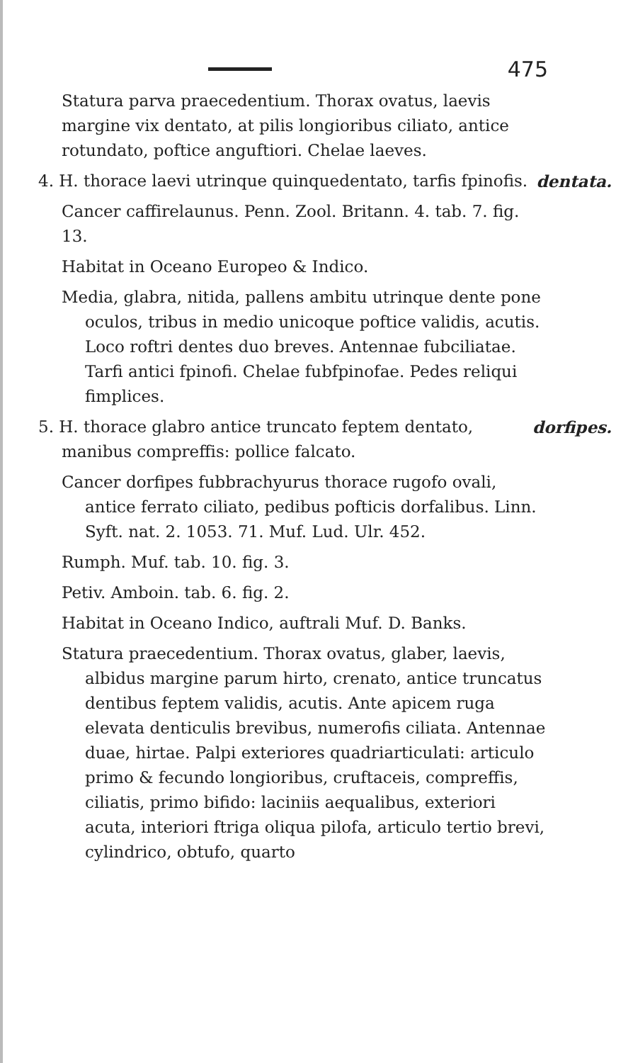475
Statura parva praecedentium. Thorax ovatus, laevis margine vix dentato, at pilis longioribus ciliato, antice rotundato, poftice anguftiori. Chelae laeves.
dentata. 4. H. thorace laevi utrinque quinquedentato, tarfis fpinofis.
Cancer caffirelaunus. Penn. Zool. Britann. 4. tab. 7. fig. 13.
Habitat in Oceano Europeo & Indico.
Media, glabra, nitida, pallens ambitu utrinque dente pone oculos, tribus in medio unicoque poftice validis, acutis. Loco roftri dentes duo breves. Antennae fubciliatae. Tarfi antici fpinofi. Chelae fubfpinofae. Pedes reliqui fimplices.
dorfipes. 5. H. thorace glabro antice truncato feptem dentato, manibus compreffis: pollice falcato.
Cancer dorfipes fubbrachyurus thorace rugofo ovali, antice ferrato ciliato, pedibus pofticis dorfalibus. Linn. Syft. nat. 2. 1053. 71. Muf. Lud. Ulr. 452.
Rumph. Muf. tab. 10. fig. 3.
Petiv. Amboin. tab. 6. fig. 2.
Habitat in Oceano Indico, auftrali Muf. D. Banks.
Statura praecedentium. Thorax ovatus, glaber, laevis, albidus margine parum hirto, crenato, antice truncatus dentibus feptem validis, acutis. Ante apicem ruga elevata denticulis brevibus, numerofis ciliata. Antennae duae, hirtae. Palpi exteriores quadriarticulati: articulo primo & fecundo longioribus, cruftaceis, compreffis, ciliatis, primo bifido: laciniis aequalibus, exteriori acuta, interiori ftriga oliqua pilofa, articulo tertio brevi, cylindrico, obtufo, quarto